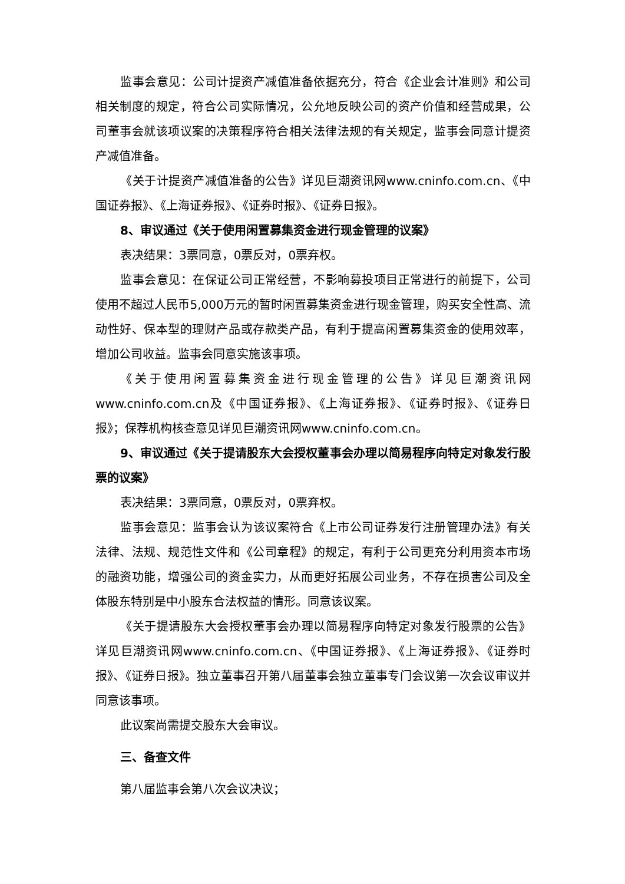监事会意见：公司计提资产减值准备依据充分，符合《企业会计准则》和公司相关制度的规定，符合公司实际情况，公允地反映公司的资产价值和经营成果，公司董事会就该项议案的决策程序符合相关法律法规的有关规定，监事会同意计提资产减值准备。
《关于计提资产减值准备的公告》详见巨潮资讯网www.cninfo.com.cn、《中国证券报》、《上海证券报》、《证券时报》、《证券日报》。
8、审议通过《关于使用闲置募集资金进行现金管理的议案》
表决结果：3票同意，0票反对，0票弃权。
监事会意见：在保证公司正常经营，不影响募投项目正常进行的前提下，公司使用不超过人民币5,000万元的暂时闲置募集资金进行现金管理，购买安全性高、流动性好、保本型的理财产品或存款类产品，有利于提高闲置募集资金的使用效率，增加公司收益。监事会同意实施该事项。
《关于使用闲置募集资金进行现金管理的公告》详见巨潮资讯网www.cninfo.com.cn及《中国证券报》、《上海证券报》、《证券时报》、《证券日报》；保荐机构核查意见详见巨潮资讯网www.cninfo.com.cn。
9、审议通过《关于提请股东大会授权董事会办理以简易程序向特定对象发行股票的议案》
表决结果：3票同意，0票反对，0票弃权。
监事会意见：监事会认为该议案符合《上市公司证券发行注册管理办法》有关法律、法规、规范性文件和《公司章程》的规定，有利于公司更充分利用资本市场的融资功能，增强公司的资金实力，从而更好拓展公司业务，不存在损害公司及全体股东特别是中小股东合法权益的情形。同意该议案。
《关于提请股东大会授权董事会办理以简易程序向特定对象发行股票的公告》详见巨潮资讯网www.cninfo.com.cn、《中国证券报》、《上海证券报》、《证券时报》、《证券日报》。独立董事召开第八届董事会独立董事专门会议第一次会议审议并同意该事项。
此议案尚需提交股东大会审议。
三、备查文件
第八届监事会第八次会议决议；